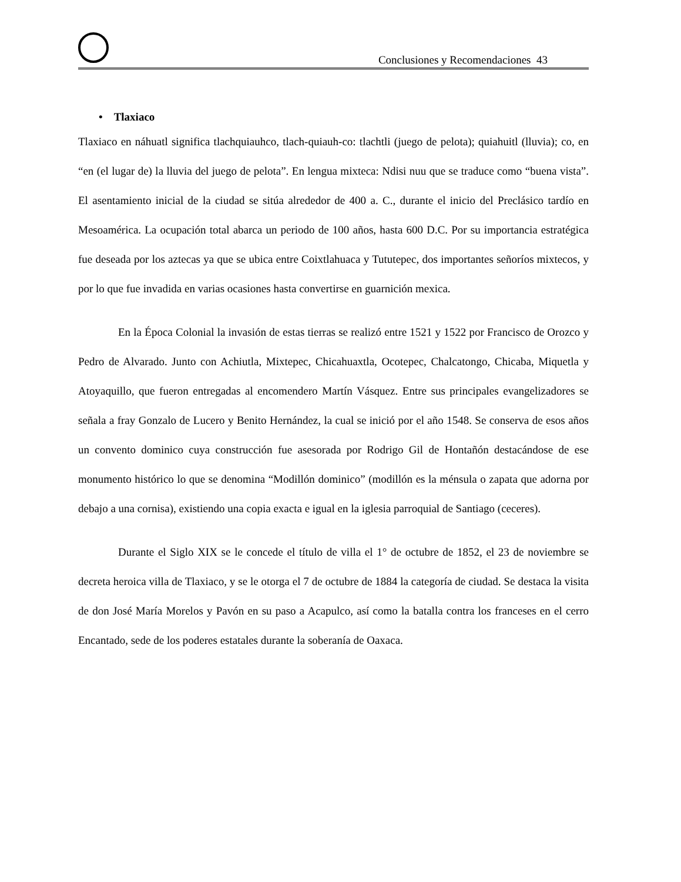Conclusiones y Recomendaciones 43
• Tlaxiaco
Tlaxiaco en náhuatl significa tlachquiauhco, tlach-quiauh-co: tlachtli (juego de pelota); quiahuitl (lluvia); co, en “en (el lugar de) la lluvia del juego de pelota”. En lengua mixteca: Ndisi nuu que se traduce como “buena vista”. El asentamiento inicial de la ciudad se sitúa alrededor de 400 a. C., durante el inicio del Preclásico tardío en Mesoamérica. La ocupación total abarca un periodo de 100 años, hasta 600 D.C. Por su importancia estratégica fue deseada por los aztecas ya que se ubica entre Coixtlahuaca y Tututepec, dos importantes señoríos mixtecos, y por lo que fue invadida en varias ocasiones hasta convertirse en guarnición mexica.
En la Época Colonial la invasión de estas tierras se realizó entre 1521 y 1522 por Francisco de Orozco y Pedro de Alvarado. Junto con Achiutla, Mixtepec, Chicahuaxtla, Ocotepec, Chalcatongo, Chicaba, Miquetla y Atoyaquillo, que fueron entregadas al encomendero Martín Vásquez. Entre sus principales evangelizadores se señala a fray Gonzalo de Lucero y Benito Hernández, la cual se inició por el año 1548. Se conserva de esos años un convento dominico cuya construcción fue asesorada por Rodrigo Gil de Hontañón destacándose de ese monumento histórico lo que se denomina “Modillón dominico” (modillón es la ménsula o zapata que adorna por debajo a una cornisa), existiendo una copia exacta e igual en la iglesia parroquial de Santiago (ceceres).
Durante el Siglo XIX se le concede el título de villa el 1° de octubre de 1852, el 23 de noviembre se decreta heroica villa de Tlaxiaco, y se le otorga el 7 de octubre de 1884 la categoría de ciudad. Se destaca la visita de don José María Morelos y Pavón en su paso a Acapulco, así como la batalla contra los franceses en el cerro Encantado, sede de los poderes estatales durante la soberanía de Oaxaca.